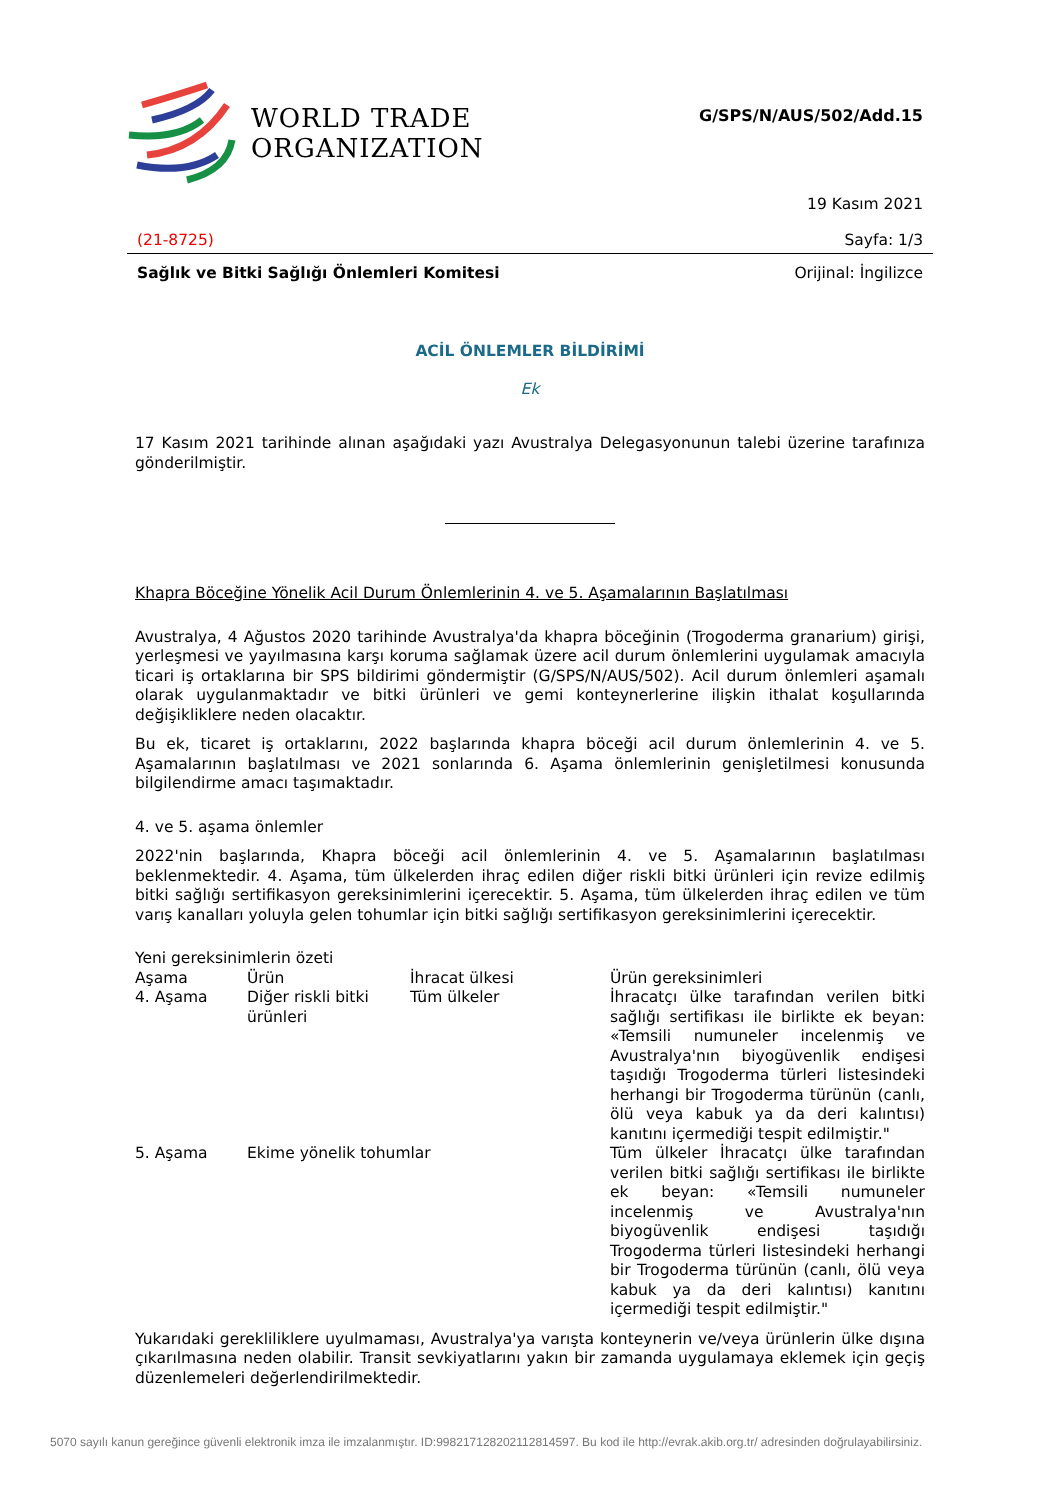WORLD TRADE
ORGANIZATION
G/SPS/N/AUS/502/Add.15
19 Kasım 2021
(21-8725) Sayfa: 1/3
Sağlık ve Bitki Sağlığı Önlemleri Komitesi Orijinal: İngilizce
ACİL ÖNLEMLER BİLDİRİMİ
Ek
17 Kasım 2021 tarihinde alınan aşağıdaki yazı Avustralya Delegasyonunun talebi üzerine tarafınıza gönderilmiştir.
Khapra Böceğine Yönelik Acil Durum Önlemlerinin 4. ve 5. Aşamalarının Başlatılması
Avustralya, 4 Ağustos 2020 tarihinde Avustralya'da khapra böceğinin (Trogoderma granarium) girişi, yerleşmesi ve yayılmasına karşı koruma sağlamak üzere acil durum önlemlerini uygulamak amacıyla ticari iş ortaklarına bir SPS bildirimi göndermiştir (G/SPS/N/AUS/502). Acil durum önlemleri aşamalı olarak uygulanmaktadır ve bitki ürünleri ve gemi konteynerlerine ilişkin ithalat koşullarında değişikliklere neden olacaktır.
Bu ek, ticaret iş ortaklarını, 2022 başlarında khapra böceği acil durum önlemlerinin 4. ve 5. Aşamalarının başlatılması ve 2021 sonlarında 6. Aşama önlemlerinin genişletilmesi konusunda bilgilendirme amacı taşımaktadır.
4. ve 5. aşama önlemler
2022'nin başlarında, Khapra böceği acil önlemlerinin 4. ve 5. Aşamalarının başlatılması beklenmektedir. 4. Aşama, tüm ülkelerden ihraç edilen diğer riskli bitki ürünleri için revize edilmiş bitki sağlığı sertifikasyon gereksinimlerini içerecektir. 5. Aşama, tüm ülkelerden ihraç edilen ve tüm varış kanalları yoluyla gelen tohumlar için bitki sağlığı sertifikasyon gereksinimlerini içerecektir.
Yeni gereksinimlerin özeti
| Aşama | Ürün | İhracat ülkesi | Ürün gereksinimleri |
| --- | --- | --- | --- |
| 4. Aşama | Diğer riskli bitki ürünleri | Tüm ülkeler | İhracatçı ülke tarafından verilen bitki sağlığı sertifikası ile birlikte ek beyan: «Temsili numuneler incelenmiş ve Avustralya'nın biyogüvenlik endişesi taşıdığı Trogoderma türleri listesindeki herhangi bir Trogoderma türünün (canlı, ölü veya kabuk ya da deri kalıntısı) kanıtını içermediği tespit edilmiştir." |
| 5. Aşama | Ekime yönelik tohumlar | | Tüm ülkeler İhracatçı ülke tarafından verilen bitki sağlığı sertifikası ile birlikte ek beyan: «Temsili numuneler incelenmiş ve Avustralya'nın biyogüvenlik endişesi taşıdığı Trogoderma türleri listesindeki herhangi bir Trogoderma türünün (canlı, ölü veya kabuk ya da deri kalıntısı) kanıtını içermediği tespit edilmiştir." |
Yukarıdaki gerekliliklere uyulmaması, Avustralya'ya varışta konteynerin ve/veya ürünlerin ülke dışına çıkarılmasına neden olabilir. Transit sevkiyatlarını yakın bir zamanda uygulamaya eklemek için geçiş düzenlemeleri değerlendirilmektedir.
5070 sayılı kanun gereğince güvenli elektronik imza ile imzalanmıştır. ID:99821712820211281459­7. Bu kod ile http://evrak.akib.org.tr/ adresinden doğrulayabilirsiniz.